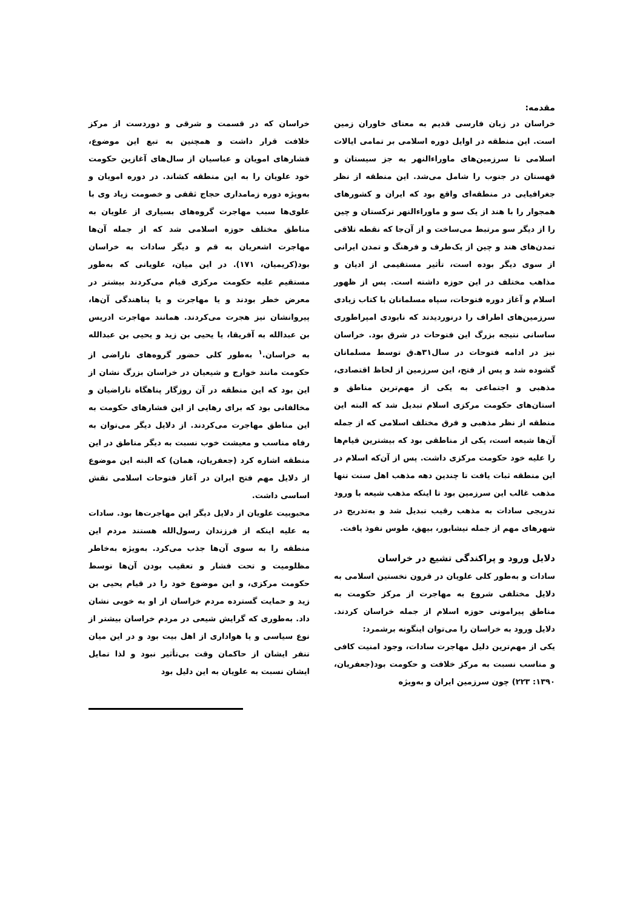مقدمه:
خراسان در زبان فارسی قدیم به معنای خاوران زمین است. این منطقه در اوایل دوره اسلامی بر تمامی ایالات اسلامی تا سرزمین‌های ماوراءالنهر به جز سیستان و قهستان در جنوب را شامل می‌شد. این منطقه از نظر جغرافیایی در منطقه‌ای واقع بود که ایران و کشورهای همجوار را با هند از یک سو و ماوراءالنهر ترکستان و چین را از دیگر سو مرتبط می‌ساخت و از آن‌جا که نقطه تلاقی تمدن‌های هند و چین از یک‌طرف و فرهنگ و تمدن ایرانی از سوی دیگر بوده است، تأثیر مستقیمی از ادیان و مذاهب مختلف در این حوزه داشته است. پس از ظهور اسلام و آغاز دوره فتوحات، سپاه مسلمانان با کتاب زیادی سرزمین‌های اطراف را درنوردیدند که نابودی امپراطوری ساسانی نتیجه بزرگ این فتوحات در شرق بود. خراسان نیز در ادامه فتوحات در سال۳۱ه‍.ق توسط مسلمانان گشوده شد و پس از فتح، این سرزمین از لحاظ اقتصادی، مذهبی و اجتماعی به یکی از مهم‌ترین مناطق و استان‌های حکومت مرکزی اسلام تبدیل شد که البته این منطقه از نظر مذهبی و فرق مختلف اسلامی که از جمله آن‌ها شیعه است، یکی از مناطقی بود که بیشترین قیام‌ها را علیه خود حکومت مرکزی داشت. پس از آن‌که اسلام در این منطقه ثبات یافت تا چندین دهه مذهب اهل سنت تنها مذهب غالب این سرزمین بود تا اینکه مذهب شیعه با ورود تدریجی سادات به مذهب رقیب تبدیل شد و به‌تدریج در شهرهای مهم از جمله نیشابور، بیهق، طوس نفوذ یافت.
دلایل ورود و پراکندگی تشیع در خراسان
سادات و به‌طور کلی علویان در قرون نخستین اسلامی به دلایل مختلفی شروع به مهاجرت از مرکز حکومت به مناطق پیرامونی حوزه اسلام از جمله خراسان کردند. دلایل ورود به خراسان را می‌توان اینگونه برشمرد:
یکی از مهم‌ترین دلیل مهاجرت سادات، وجود امنیت کافی و مناسب نسبت به مرکز خلافت و حکومت بود(جعفریان، ۱۳۹۰: ۲۲۳) چون سرزمین ایران و به‌ویژه
خراسان که در قسمت و شرقی و دوردست از مرکز خلافت قرار داشت و همچنین به تبع این موضوع، فشارهای امویان و عباسیان از سال‌های آغازین حکومت خود علویان را به این منطقه کشاند. در دوره امویان و به‌ویژه دوره زمامداری حجاج ثقفی و خصومت زیاد وی با علوی‌ها سبب مهاجرت گروه‌های بسیاری از علویان به مناطق مختلف حوزه اسلامی شد که از جمله آن‌ها مهاجرت اشعریان به قم و دیگر سادات به خراسان بود(کریمیان، ۱۷۱). در این میان، علویانی که به‌طور مستقیم علیه حکومت مرکزی قیام می‌کردند بیشتر در معرض خطر بودند و یا مهاجرت و یا پناهندگی آن‌ها، پیروانشان نیز هجرت می‌کردند. همانند مهاجرت ادریس بن عبدالله به آفریقا، یا یحیی بن زید و یحیی بن عبدالله به خراسان.<sup>۱</sup> به‌طور کلی حضور گروه‌های ناراضی از حکومت مانند خوارج و شیعیان در خراسان بزرگ نشان از این بود که این منطقه در آن روزگار پناهگاه ناراضیان و مخالفانی بود که برای رهایی از این فشارهای حکومت به این مناطق مهاجرت می‌کردند. از دلایل دیگر می‌توان به رفاه مناسب و معیشت خوب نسبت به دیگر مناطق در این منطقه اشاره کرد (جعفریان، همان) که البته این موضوع از دلایل مهم فتح ایران در آغاز فتوحات اسلامی نقش اساسی داشت.
محبوبیت علویان از دلایل دیگر این مهاجرت‌ها بود. سادات به علیه اینکه از فرزندان رسول‌الله هستند مردم این منطقه را به سوی آن‌ها جذب می‌کرد. به‌ویژه به‌خاطر مظلومیت و تحت فشار و تعقیب بودن آن‌ها توسط حکومت مرکزی، و این موضوع خود را در قیام یحیی بن زید و حمایت گسترده مردم خراسان از او به خوبی نشان داد. به‌طوری که گرایش شیعی در مردم خراسان بیشتر از نوع سیاسی و یا هواداری از اهل بیت بود و در این میان تنفر ایشان از حاکمان وقت بی‌تأثیر نبود و لذا تمایل ایشان نسبت به علویان به این دلیل بود